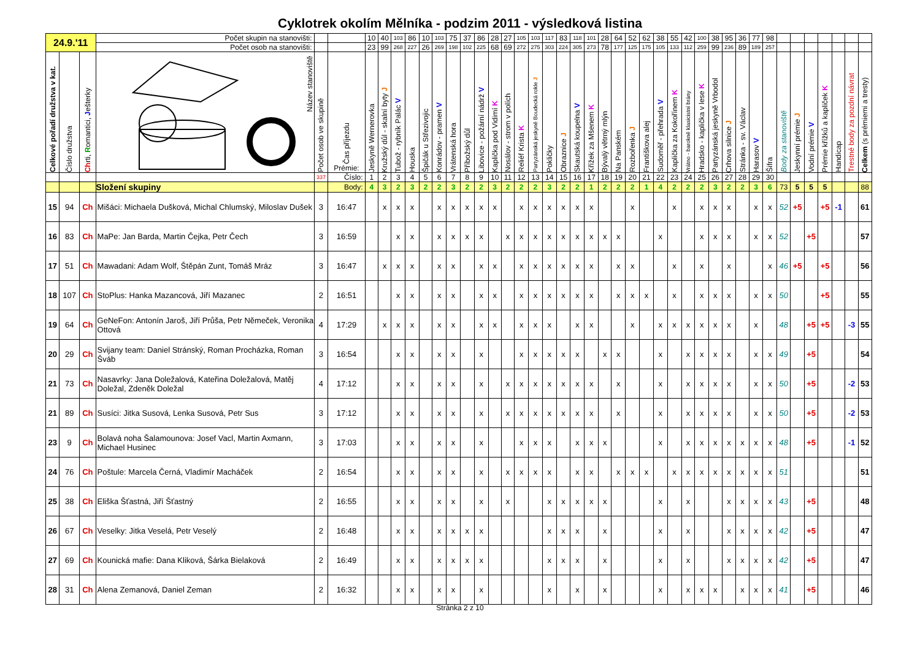Cyklotrek okolím Mělníka - podzim 2011 - výsledková listina
| 24.9.'11 | | | Počet skupin na stanovišti: | | | 10 | 40 | 103 | 86 | 10 | 103 | 75 | 37 | 86 | 28 | 27 | 105 | 103 | 117 | 83 | 118 | 101 | 28 | 64 | 52 | 62 | 38 | 55 | 42 | 100 | 38 | 95 | 36 | 77 | 98 | | | | | | | |
| | | | Počet osob na stanovišti: | | | 23 | 99 | 268 | 227 | 26 | 269 | 198 | 102 | 225 | 68 | 69 | 272 | 275 | 303 | 224 | 305 | 273 | 78 | 177 | 125 | 175 | 105 | 133 | 112 | 259 | 99 | 236 | 89 | 189 | 257 | | | | | | | |
| Celkové pořadí družstva v kat. | Číslo družstva | Ch rti, R omantici, J ešterky | Název stanoviště | Počet osob ve skupině | Čas příjezdu Prémie: | Jeskyně Wernerovka | Kružský důl - skalní byty J | Tubož - rybník Palác V | Houska | Špičák u Střezivojic | Konrádov - pramen V | Vrátenská hora | Příbožský důl | Libovice - požární nádrž V | Kaplička pod Vidimí K | Nosálov - strom v polích | Reliéf Krista K | Partyzánská jeskyně Boudecká rokle J | Pokličky | Obraznice J | Skautská koupelna V | Křížek za Mšenem K | Bývalý větrný mlýn | Na Panském | Rozbořenka J | Františkova alej | Sudoměř - přehrada V | Kaplička za Kokořínem K | Vrátno - barokně klasicistní brány | Hradsko - kaplička v lese K | Partyzánská jeskyně Vrbodol | Crhova silnice J | Stránka - sv. Václav | Harasov V | Šifra | Body za stanoviště | Jeskynní prémie J | Vodní prémie V | Prémie křížků a kapliček K | Handicap | Trestné body za pozdní návrat | Celkem (s prémiemi a tresty) |
| | | | | 337 | Číslo: | 1 | 2 | 3 | 4 | 5 | 6 | 7 | 8 | 9 | 10 | 11 | 12 | 13 | 14 | 15 | 16 | 17 | 18 | 19 | 20 | 21 | 22 | 23 | 24 | 25 | 26 | 27 | 28 | 29 | 30 | | | | | | | |
| | | | Složení skupiny | | Body: | 4 | 3 | 2 | 3 | 2 | 2 | 3 | 2 | 2 | 3 | 2 | 2 | 2 | 3 | 2 | 2 | 1 | 2 | 2 | 2 | 1 | 4 | 2 | 2 | 2 | 3 | 2 | 2 | 3 | 6 | 73 | 5 | 5 | 5 | | | 88 |
| 15 | 94 | Ch | Mišáci: Michaela Dušková, Michal Chlumský, Miloslav Dušek | 3 | 16:47 | | x | x | x | | x | x | x | x | x | | x | x | x | x | x | x | | | x | | | x | | x | x | x | | x | x | 52 | +5 | | +5 | -1 | | 61 |
| 16 | 83 | Ch | MaPe: Jan Barda, Martin Čejka, Petr Čech | 3 | 16:59 | | | x | x | | x | x | x | x | | x | x | x | x | x | x | x | x | x | | | x | | | x | x | x | | x | x | 52 | | +5 | | | | 57 |
| 17 | 51 | Ch | Mawadani: Adam Wolf, Štěpán Zunt, Tomáš Mráz | 3 | 16:47 | | x | x | x | | x | x | | x | x | | x | x | x | x | x | x | | x | x | | | x | | x | | x | | | x | 46 | +5 | | +5 | | | 56 |
| 18 | 107 | Ch | StoPlus: Hanka Mazancová, Jiří Mazanec | 2 | 16:51 | | | x | x | | x | x | | x | x | | x | x | x | x | x | x | | x | x | x | | x | | x | x | x | | x | x | 50 | | | +5 | | | 55 |
| 19 | 64 | Ch | GeNeFon: Antonín Jaroš, Jiří Průša, Petr Němeček, Veronika Ottová | 4 | 17:29 | | x | x | x | | x | x | | x | x | | x | x | x | | x | x | | | x | | x | x | x | x | x | x | | x | | 48 | | +5 | +5 | | -3 | 55 |
| 20 | 29 | Ch | Svijany team: Daniel Stránský, Roman Procházka, Roman Šváb | 3 | 16:54 | | | x | x | | x | x | | x | | | x | x | x | x | x | | x | x | | | x | | x | x | x | x | | x | x | 49 | | +5 | | | | 54 |
| 21 | 73 | Ch | Nasavrky: Jana Doležalová, Kateřina Doležalová, Matěj Doležal, Zdeněk Doležal | 4 | 17:12 | | | x | x | | x | x | | x | | x | x | x | x | x | x | x | | x | | | x | | x | x | x | x | | x | x | 50 | | +5 | | | -2 | 53 |
| 21 | 89 | Ch | Susíci: Jitka Susová, Lenka Susová, Petr Sus | 3 | 17:12 | | | x | x | | x | x | | x | | x | x | x | x | x | x | x | | x | | | x | | x | x | x | x | | x | x | 50 | | +5 | | | -2 | 53 |
| 23 | 9 | Ch | Bolavá noha Šalamounova: Josef Vacl, Martin Axmann, Michael Husinec | 3 | 17:03 | | | x | x | | x | x | | x | | | x | x | x | | x | x | x | | | | x | | x | x | x | x | x | x | x | 48 | | +5 | | | -1 | 52 |
| 24 | 76 | Ch | Poštule: Marcela Černá, Vladimír Macháček | 2 | 16:54 | | | x | x | | x | x | | x | | x | x | x | x | | x | x | | x | x | x | | x | x | x | x | x | x | x | x | 51 | | | | | | 51 |
| 25 | 38 | Ch | Eliška Šťastná, Jiří Šťastný | 2 | 16:55 | | | x | x | | x | x | | x | | x | | | x | x | x | x | x | | | | x | | x | | | x | x | x | x | 43 | | +5 | | | | 48 |
| 26 | 67 | Ch | Veselky: Jitka Veselá, Petr Veselý | 2 | 16:48 | | | x | x | | x | x | x | x | | | | | x | x | x | | x | | | | x | | x | | | x | x | x | x | 42 | | +5 | | | | 47 |
| 27 | 69 | Ch | Kounická mafie: Dana Kliková, Šárka Bielaková | 2 | 16:49 | | | x | x | | x | x | x | x | | | | | x | x | x | | x | | | | x | | x | | | x | x | x | x | 42 | | +5 | | | | 47 |
| 28 | 31 | Ch | Alena Zemanová, Daniel Zeman | 2 | 16:32 | | | x | x | | x | x | | x | | | | | x | | x | | x | | | | x | | x | x | x | | x | x | x | 41 | | +5 | | | | 46 |
Stránka 2 z 10